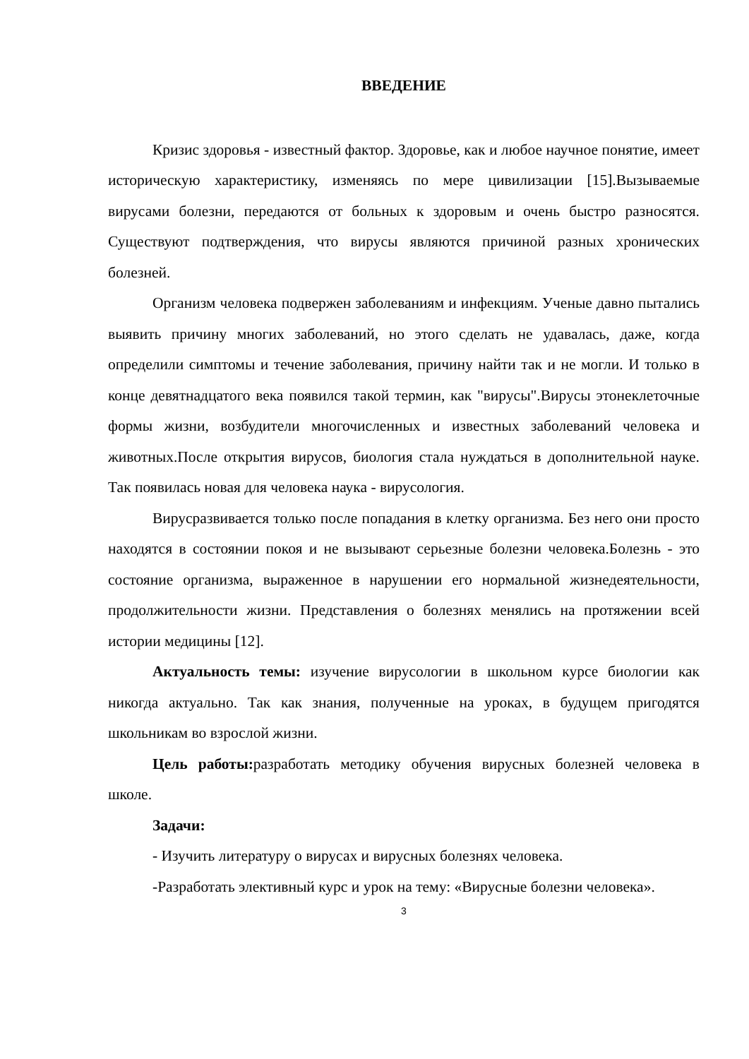ВВЕДЕНИЕ
Кризис здоровья - известный фактор. Здоровье, как и любое научное понятие, имеет историческую характеристику, изменяясь по мере цивилизации [15].Вызываемые вирусами болезни, передаются от больных к здоровым и очень быстро разносятся. Существуют подтверждения, что вирусы являются причиной разных хронических болезней.
Организм человека подвержен заболеваниям и инфекциям. Ученые давно пытались выявить причину многих заболеваний, но этого сделать не удавалась, даже, когда определили симптомы и течение заболевания, причину найти так и не могли. И только в конце девятнадцатого века появился такой термин, как "вирусы".Вирусы этонеклеточные формы жизни, возбудители многочисленных и известных заболеваний человека и животных.После открытия вирусов, биология стала нуждаться в дополнительной науке. Так появилась новая для человека наука - вирусология.
Вирусразвивается только после попадания в клетку организма. Без него они просто находятся в состоянии покоя и не вызывают серьезные болезни человека.Болезнь - это состояние организма, выраженное в нарушении его нормальной жизнедеятельности, продолжительности жизни. Представления о болезнях менялись на протяжении всей истории медицины [12].
Актуальность темы: изучение вирусологии в школьном курсе биологии как никогда актуально. Так как знания, полученные на уроках, в будущем пригодятся школьникам во взрослой жизни.
Цель работы: разработать методику обучения вирусных болезней человека в школе.
Задачи:
- Изучить литературу о вирусах и вирусных болезнях человека.
-Разработать элективный курс и урок на тему: «Вирусные болезни человека».
3